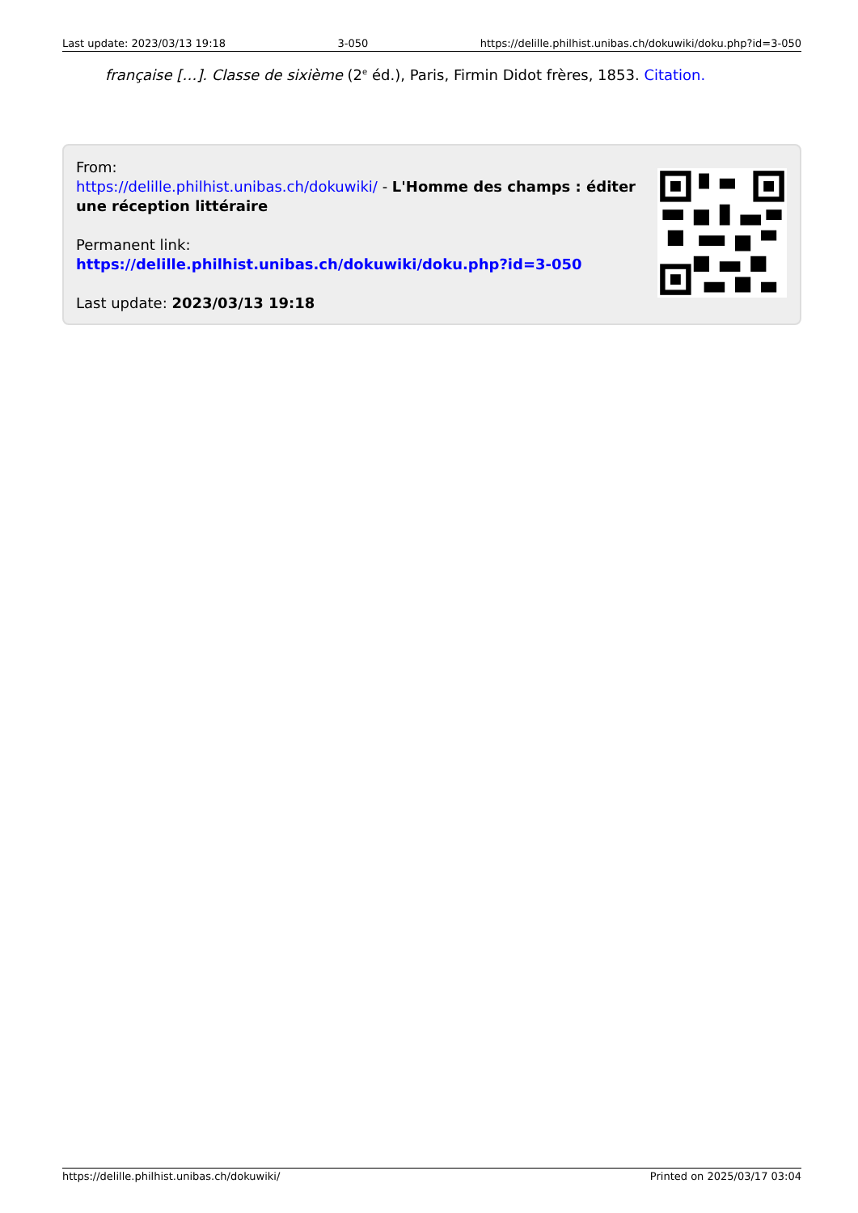Last update: 2023/03/13 19:18 3-050 https://delille.philhist.unibas.ch/dokuwiki/doku.php?id=3-050
française […]. Classe de sixième (2<sup>e</sup> éd.), Paris, Firmin Didot frères, 1853. Citation.
From:
https://delille.philhist.unibas.ch/dokuwiki/ - L'Homme des champs : éditer une réception littéraire
Permanent link:
https://delille.philhist.unibas.ch/dokuwiki/doku.php?id=3-050
Last update: 2023/03/13 19:18
https://delille.philhist.unibas.ch/dokuwiki/ Printed on 2025/03/17 03:04